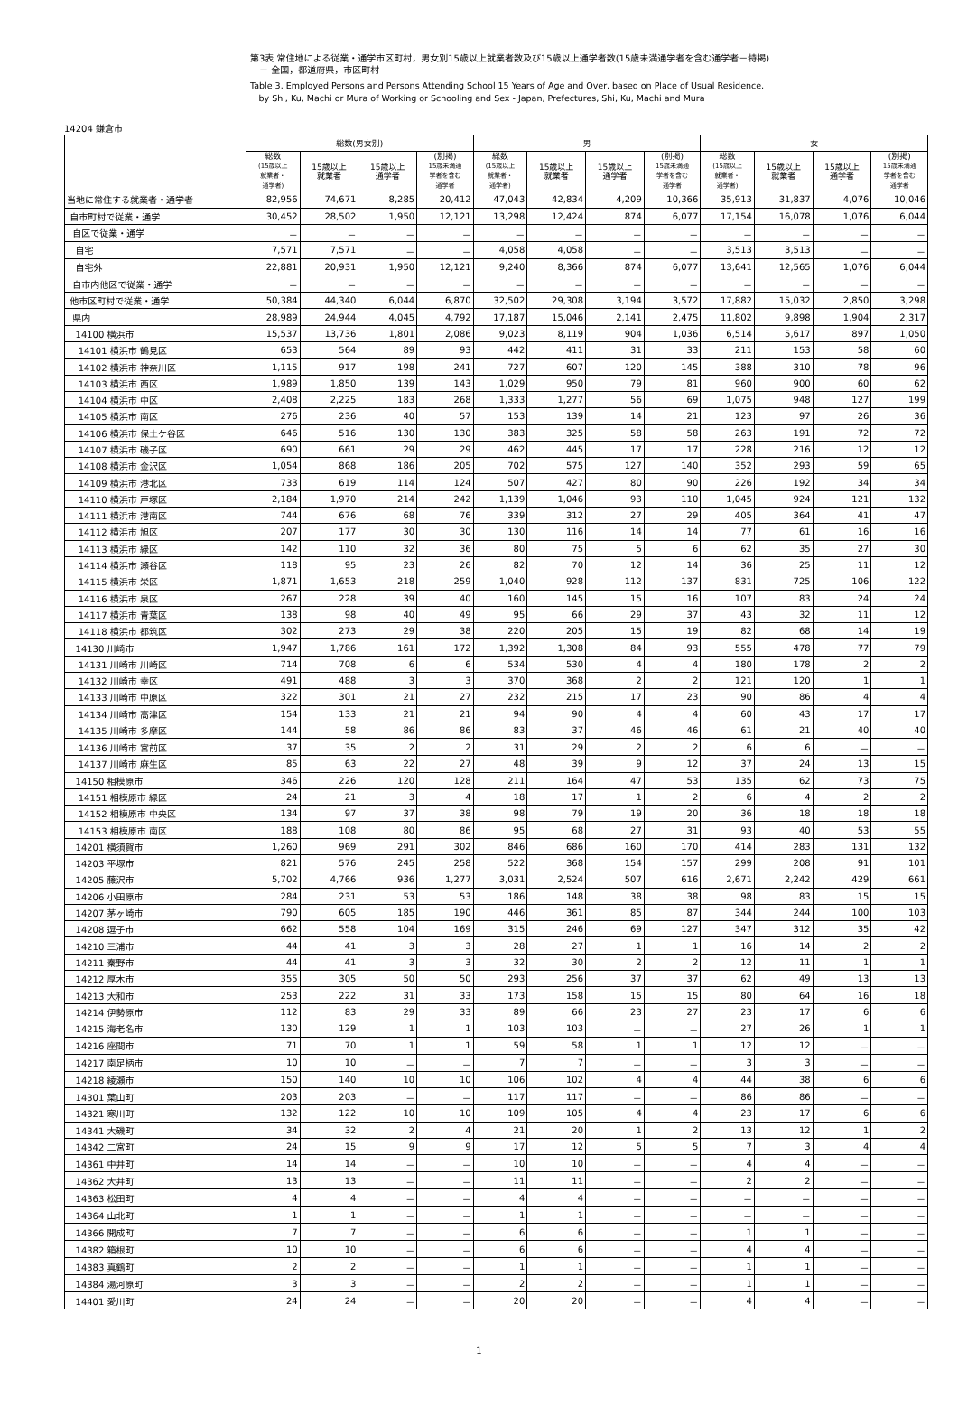第3表 常住地による従業・通学市区町村，男女別15歳以上就業者数及び15歳以上通学者数(15歳未満通学者を含む通学者－特掲)
　－ 全国，都道府県，市区町村
Table 3. Employed Persons and Persons Attending School 15 Years of Age and Over, based on Place of Usual Residence,
　by Shi, Ku, Machi or Mura of Working or Schooling and Sex - Japan, Prefectures, Shi, Ku, Machi and Mura
14204 鎌倉市
| | 総数(男女別) | | | | 男 | | | | 女 | | | |
| --- | --- | --- | --- | --- | --- | --- | --- | --- | --- | --- | --- | --- |
| | 総数 (15歳以上 就業者・ 通学者) | 15歳以上 就業者 | 15歳以上 通学者 | (別掲) 15歳未満通 学者を含む 通学者 | 総数 (15歳以上 就業者・ 通学者) | 15歳以上 就業者 | 15歳以上 通学者 | (別掲) 15歳未満通 学者を含む 通学者 | 総数 (15歳以上 就業者・ 通学者) | 15歳以上 就業者 | 15歳以上 通学者 | (別掲) 15歳未満通 学者を含む 通学者 |
| 当地に常住する就業者・通学者 | 82,956 | 74,671 | 8,285 | 20,412 | 47,043 | 42,834 | 4,209 | 10,366 | 35,913 | 31,837 | 4,076 | 10,046 |
| 自市町村で従業・通学 | 30,452 | 28,502 | 1,950 | 12,121 | 13,298 | 12,424 | 874 | 6,077 | 17,154 | 16,078 | 1,076 | 6,044 |
| 自区で従業・通学 | － | － | － | － | － | － | － | － | － | － | － | － |
| 自宅 | 7,571 | 7,571 | － | － | 4,058 | 4,058 | － | － | 3,513 | 3,513 | － | － |
| 自宅外 | 22,881 | 20,931 | 1,950 | 12,121 | 9,240 | 8,366 | 874 | 6,077 | 13,641 | 12,565 | 1,076 | 6,044 |
| 自市内他区で従業・通学 | － | － | － | － | － | － | － | － | － | － | － | － |
| 他市区町村で従業・通学 | 50,384 | 44,340 | 6,044 | 6,870 | 32,502 | 29,308 | 3,194 | 3,572 | 17,882 | 15,032 | 2,850 | 3,298 |
| 県内 | 28,989 | 24,944 | 4,045 | 4,792 | 17,187 | 15,046 | 2,141 | 2,475 | 11,802 | 9,898 | 1,904 | 2,317 |
| 14100 横浜市 | 15,537 | 13,736 | 1,801 | 2,086 | 9,023 | 8,119 | 904 | 1,036 | 6,514 | 5,617 | 897 | 1,050 |
| 14101 横浜市 鶴見区 | 653 | 564 | 89 | 93 | 442 | 411 | 31 | 33 | 211 | 153 | 58 | 60 |
| 14102 横浜市 神奈川区 | 1,115 | 917 | 198 | 241 | 727 | 607 | 120 | 145 | 388 | 310 | 78 | 96 |
| 14103 横浜市 西区 | 1,989 | 1,850 | 139 | 143 | 1,029 | 950 | 79 | 81 | 960 | 900 | 60 | 62 |
| 14104 横浜市 中区 | 2,408 | 2,225 | 183 | 268 | 1,333 | 1,277 | 56 | 69 | 1,075 | 948 | 127 | 199 |
| 14105 横浜市 南区 | 276 | 236 | 40 | 57 | 153 | 139 | 14 | 21 | 123 | 97 | 26 | 36 |
| 14106 横浜市 保土ケ谷区 | 646 | 516 | 130 | 130 | 383 | 325 | 58 | 58 | 263 | 191 | 72 | 72 |
| 14107 横浜市 磯子区 | 690 | 661 | 29 | 29 | 462 | 445 | 17 | 17 | 228 | 216 | 12 | 12 |
| 14108 横浜市 金沢区 | 1,054 | 868 | 186 | 205 | 702 | 575 | 127 | 140 | 352 | 293 | 59 | 65 |
| 14109 横浜市 港北区 | 733 | 619 | 114 | 124 | 507 | 427 | 80 | 90 | 226 | 192 | 34 | 34 |
| 14110 横浜市 戸塚区 | 2,184 | 1,970 | 214 | 242 | 1,139 | 1,046 | 93 | 110 | 1,045 | 924 | 121 | 132 |
| 14111 横浜市 港南区 | 744 | 676 | 68 | 76 | 339 | 312 | 27 | 29 | 405 | 364 | 41 | 47 |
| 14112 横浜市 旭区 | 207 | 177 | 30 | 30 | 130 | 116 | 14 | 14 | 77 | 61 | 16 | 16 |
| 14113 横浜市 緑区 | 142 | 110 | 32 | 36 | 80 | 75 | 5 | 6 | 62 | 35 | 27 | 30 |
| 14114 横浜市 瀬谷区 | 118 | 95 | 23 | 26 | 82 | 70 | 12 | 14 | 36 | 25 | 11 | 12 |
| 14115 横浜市 栄区 | 1,871 | 1,653 | 218 | 259 | 1,040 | 928 | 112 | 137 | 831 | 725 | 106 | 122 |
| 14116 横浜市 泉区 | 267 | 228 | 39 | 40 | 160 | 145 | 15 | 16 | 107 | 83 | 24 | 24 |
| 14117 横浜市 青葉区 | 138 | 98 | 40 | 49 | 95 | 66 | 29 | 37 | 43 | 32 | 11 | 12 |
| 14118 横浜市 都筑区 | 302 | 273 | 29 | 38 | 220 | 205 | 15 | 19 | 82 | 68 | 14 | 19 |
| 14130 川崎市 | 1,947 | 1,786 | 161 | 172 | 1,392 | 1,308 | 84 | 93 | 555 | 478 | 77 | 79 |
| 14131 川崎市 川崎区 | 714 | 708 | 6 | 6 | 534 | 530 | 4 | 4 | 180 | 178 | 2 | 2 |
| 14132 川崎市 幸区 | 491 | 488 | 3 | 3 | 370 | 368 | 2 | 2 | 121 | 120 | 1 | 1 |
| 14133 川崎市 中原区 | 322 | 301 | 21 | 27 | 232 | 215 | 17 | 23 | 90 | 86 | 4 | 4 |
| 14134 川崎市 高津区 | 154 | 133 | 21 | 21 | 94 | 90 | 4 | 4 | 60 | 43 | 17 | 17 |
| 14135 川崎市 多摩区 | 144 | 58 | 86 | 86 | 83 | 37 | 46 | 46 | 61 | 21 | 40 | 40 |
| 14136 川崎市 宮前区 | 37 | 35 | 2 | 2 | 31 | 29 | 2 | 2 | 6 | 6 | － | － |
| 14137 川崎市 麻生区 | 85 | 63 | 22 | 27 | 48 | 39 | 9 | 12 | 37 | 24 | 13 | 15 |
| 14150 相模原市 | 346 | 226 | 120 | 128 | 211 | 164 | 47 | 53 | 135 | 62 | 73 | 75 |
| 14151 相模原市 緑区 | 24 | 21 | 3 | 4 | 18 | 17 | 1 | 2 | 6 | 4 | 2 | 2 |
| 14152 相模原市 中央区 | 134 | 97 | 37 | 38 | 98 | 79 | 19 | 20 | 36 | 18 | 18 | 18 |
| 14153 相模原市 南区 | 188 | 108 | 80 | 86 | 95 | 68 | 27 | 31 | 93 | 40 | 53 | 55 |
| 14201 横須賀市 | 1,260 | 969 | 291 | 302 | 846 | 686 | 160 | 170 | 414 | 283 | 131 | 132 |
| 14203 平塚市 | 821 | 576 | 245 | 258 | 522 | 368 | 154 | 157 | 299 | 208 | 91 | 101 |
| 14205 藤沢市 | 5,702 | 4,766 | 936 | 1,277 | 3,031 | 2,524 | 507 | 616 | 2,671 | 2,242 | 429 | 661 |
| 14206 小田原市 | 284 | 231 | 53 | 53 | 186 | 148 | 38 | 38 | 98 | 83 | 15 | 15 |
| 14207 茅ヶ崎市 | 790 | 605 | 185 | 190 | 446 | 361 | 85 | 87 | 344 | 244 | 100 | 103 |
| 14208 逗子市 | 662 | 558 | 104 | 169 | 315 | 246 | 69 | 127 | 347 | 312 | 35 | 42 |
| 14210 三浦市 | 44 | 41 | 3 | 3 | 28 | 27 | 1 | 1 | 16 | 14 | 2 | 2 |
| 14211 秦野市 | 44 | 41 | 3 | 3 | 32 | 30 | 2 | 2 | 12 | 11 | 1 | 1 |
| 14212 厚木市 | 355 | 305 | 50 | 50 | 293 | 256 | 37 | 37 | 62 | 49 | 13 | 13 |
| 14213 大和市 | 253 | 222 | 31 | 33 | 173 | 158 | 15 | 15 | 80 | 64 | 16 | 18 |
| 14214 伊勢原市 | 112 | 83 | 29 | 33 | 89 | 66 | 23 | 27 | 23 | 17 | 6 | 6 |
| 14215 海老名市 | 130 | 129 | 1 | 1 | 103 | 103 | － | － | 27 | 26 | 1 | 1 |
| 14216 座間市 | 71 | 70 | 1 | 1 | 59 | 58 | 1 | 1 | 12 | 12 | － | － |
| 14217 南足柄市 | 10 | 10 | － | － | 7 | 7 | － | － | 3 | 3 | － | － |
| 14218 綾瀬市 | 150 | 140 | 10 | 10 | 106 | 102 | 4 | 4 | 44 | 38 | 6 | 6 |
| 14301 葉山町 | 203 | 203 | － | － | 117 | 117 | － | － | 86 | 86 | － | － |
| 14321 寒川町 | 132 | 122 | 10 | 10 | 109 | 105 | 4 | 4 | 23 | 17 | 6 | 6 |
| 14341 大磯町 | 34 | 32 | 2 | 4 | 21 | 20 | 1 | 2 | 13 | 12 | 1 | 2 |
| 14342 二宮町 | 24 | 15 | 9 | 9 | 17 | 12 | 5 | 5 | 7 | 3 | 4 | 4 |
| 14361 中井町 | 14 | 14 | － | － | 10 | 10 | － | － | 4 | 4 | － | － |
| 14362 大井町 | 13 | 13 | － | － | 11 | 11 | － | － | 2 | 2 | － | － |
| 14363 松田町 | 4 | 4 | － | － | 4 | 4 | － | － | － | － | － | － |
| 14364 山北町 | 1 | 1 | － | － | 1 | 1 | － | － | － | － | － | － |
| 14366 開成町 | 7 | 7 | － | － | 6 | 6 | － | － | 1 | 1 | － | － |
| 14382 箱根町 | 10 | 10 | － | － | 6 | 6 | － | － | 4 | 4 | － | － |
| 14383 真鶴町 | 2 | 2 | － | － | 1 | 1 | － | － | 1 | 1 | － | － |
| 14384 湯河原町 | 3 | 3 | － | － | 2 | 2 | － | － | 1 | 1 | － | － |
| 14401 愛川町 | 24 | 24 | － | － | 20 | 20 | － | － | 4 | 4 | － | － |
1